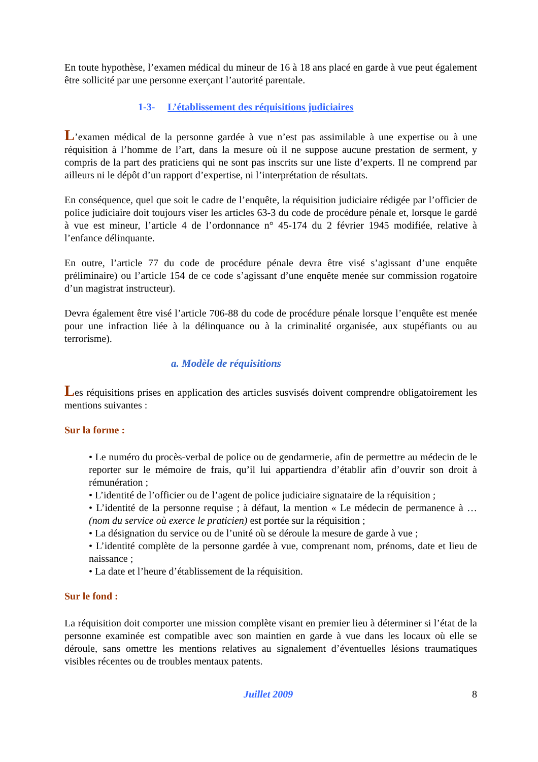En toute hypothèse, l’examen médical du mineur de 16 à 18 ans placé en garde à vue peut également être sollicité par une personne exerçant l’autorité parentale.
1-3- L’établissement des réquisitions judiciaires
L’examen médical de la personne gardée à vue n’est pas assimilable à une expertise ou à une réquisition à l’homme de l’art, dans la mesure où il ne suppose aucune prestation de serment, y compris de la part des praticiens qui ne sont pas inscrits sur une liste d’experts. Il ne comprend par ailleurs ni le dépôt d’un rapport d’expertise, ni l’interprétation de résultats.
En conséquence, quel que soit le cadre de l’enquête, la réquisition judiciaire rédigée par l’officier de police judiciaire doit toujours viser les articles 63-3 du code de procédure pénale et, lorsque le gardé à vue est mineur, l’article 4 de l’ordonnance n° 45-174 du 2 février 1945 modifiée, relative à l’enfance délinquante.
En outre, l’article 77 du code de procédure pénale devra être visé s’agissant d’une enquête préliminaire) ou l’article 154 de ce code s’agissant d’une enquête menée sur commission rogatoire d’un magistrat instructeur).
Devra également être visé l’article 706-88 du code de procédure pénale lorsque l’enquête est menée pour une infraction liée à la délinquance ou à la criminalité organisée, aux stupéfiants ou au terrorisme).
a. Modèle de réquisitions
Les réquisitions prises en application des articles susvisés doivent comprendre obligatoirement les mentions suivantes :
Sur la forme :
• Le numéro du procès-verbal de police ou de gendarmerie, afin de permettre au médecin de le reporter sur le mémoire de frais, qu’il lui appartiendra d’établir afin d’ouvrir son droit à rémunération ;
• L’identité de l’officier ou de l’agent de police judiciaire signataire de la réquisition ;
• L’identité de la personne requise ; à défaut, la mention « Le médecin de permanence à … (nom du service où exerce le praticien) est portée sur la réquisition ;
• La désignation du service ou de l’unité où se déroule la mesure de garde à vue ;
• L’identité complète de la personne gardée à vue, comprenant nom, prénoms, date et lieu de naissance ;
• La date et l’heure d’établissement de la réquisition.
Sur le fond :
La réquisition doit comporter une mission complète visant en premier lieu à déterminer si l’état de la personne examinée est compatible avec son maintien en garde à vue dans les locaux où elle se déroule, sans omettre les mentions relatives au signalement d’éventuelles lésions traumatiques visibles récentes ou de troubles mentaux patents.
Juillet 2009 8